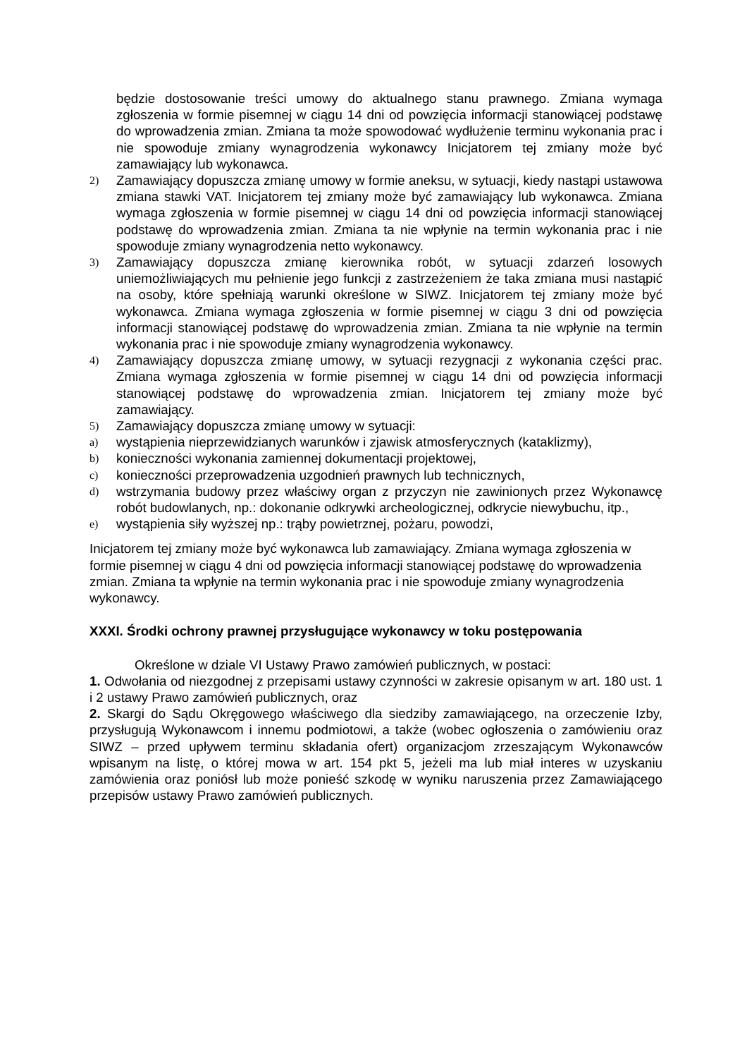będzie dostosowanie treści umowy do aktualnego stanu prawnego. Zmiana wymaga zgłoszenia w formie pisemnej w ciągu 14 dni od powzięcia informacji stanowiącej podstawę do wprowadzenia zmian. Zmiana ta może spowodować wydłużenie terminu wykonania prac i nie spowoduje zmiany wynagrodzenia wykonawcy Inicjatorem tej zmiany może być zamawiający lub wykonawca.
2) Zamawiający dopuszcza zmianę umowy w formie aneksu, w sytuacji, kiedy nastąpi ustawowa zmiana stawki VAT. Inicjatorem tej zmiany może być zamawiający lub wykonawca. Zmiana wymaga zgłoszenia w formie pisemnej w ciągu 14 dni od powzięcia informacji stanowiącej podstawę do wprowadzenia zmian. Zmiana ta nie wpłynie na termin wykonania prac i nie spowoduje zmiany wynagrodzenia netto wykonawcy.
3) Zamawiający dopuszcza zmianę kierownika robót, w sytuacji zdarzeń losowych uniemożliwiających mu pełnienie jego funkcji z zastrzeżeniem że taka zmiana musi nastąpić na osoby, które spełniają warunki określone w SIWZ. Inicjatorem tej zmiany może być wykonawca. Zmiana wymaga zgłoszenia w formie pisemnej w ciągu 3 dni od powzięcia informacji stanowiącej podstawę do wprowadzenia zmian. Zmiana ta nie wpłynie na termin wykonania prac i nie spowoduje zmiany wynagrodzenia wykonawcy.
4) Zamawiający dopuszcza zmianę umowy, w sytuacji rezygnacji z wykonania części prac. Zmiana wymaga zgłoszenia w formie pisemnej w ciągu 14 dni od powzięcia informacji stanowiącej podstawę do wprowadzenia zmian. Inicjatorem tej zmiany może być zamawiający.
5) Zamawiający dopuszcza zmianę umowy w sytuacji:
a) wystąpienia nieprzewidzianych warunków i zjawisk atmosferycznych (kataklizmy),
b) konieczności wykonania zamiennej dokumentacji projektowej,
c) konieczności przeprowadzenia uzgodnień prawnych lub technicznych,
d) wstrzymania budowy przez właściwy organ z przyczyn nie zawinionych przez Wykonawcę robót budowlanych, np.: dokonanie odkrywki archeologicznej, odkrycie niewybuchu, itp.,
e) wystąpienia siły wyższej np.: trąby powietrznej, pożaru, powodzi,
Inicjatorem tej zmiany może być wykonawca lub zamawiający. Zmiana wymaga zgłoszenia w formie pisemnej w ciągu 4 dni od powzięcia informacji stanowiącej podstawę do wprowadzenia zmian. Zmiana ta wpłynie na termin wykonania prac i nie spowoduje zmiany wynagrodzenia wykonawcy.
XXXI. Środki ochrony prawnej przysługujące wykonawcy w toku postępowania
Określone w dziale VI Ustawy Prawo zamówień publicznych, w postaci:
1. Odwołania od niezgodnej z przepisami ustawy czynności w zakresie opisanym w art. 180 ust. 1 i 2 ustawy Prawo zamówień publicznych, oraz
2. Skargi do Sądu Okręgowego właściwego dla siedziby zamawiającego, na orzeczenie Izby, przysługują Wykonawcom i innemu podmiotowi, a także (wobec ogłoszenia o zamówieniu oraz SIWZ – przed upływem terminu składania ofert) organizacjom zrzeszającym Wykonawców wpisanym na listę, o której mowa w art. 154 pkt 5, jeżeli ma lub miał interes w uzyskaniu zamówienia oraz poniósł lub może ponieść szkodę w wyniku naruszenia przez Zamawiającego przepisów ustawy Prawo zamówień publicznych.